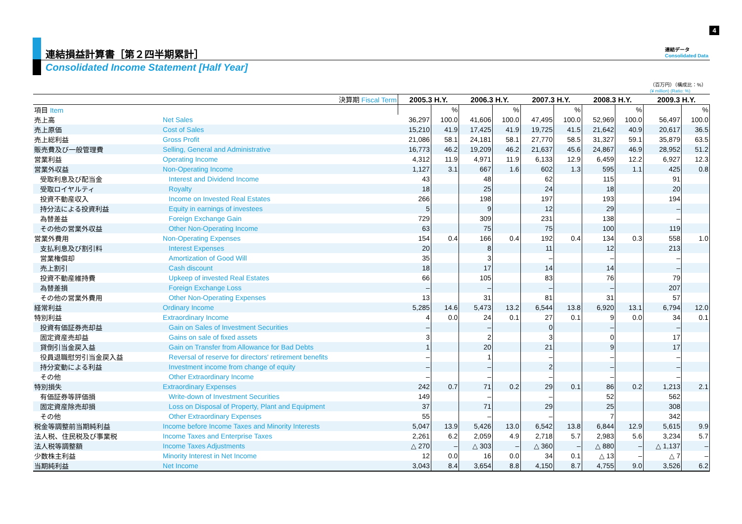4
連結損益計算書［第２四半期累計］
Consolidated Income Statement [Half Year]
連結データ
Consolidated Data
（百万円）（構成比：%）
(¥ million) (Ratio: %)
| | 決算期 Fiscal Term | 2005.3 H.Y. | | 2006.3 H.Y. | | 2007.3 H.Y. | | 2008.3 H.Y. | | 2009.3 H.Y. | |
| --- | --- | --- | --- | --- | --- | --- | --- | --- | --- | --- | --- |
| 項目 Item | | | % | | % | | % | | % | | % |
| 売上高 | Net Sales | 36,297 | 100.0 | 41,606 | 100.0 | 47,495 | 100.0 | 52,969 | 100.0 | 56,497 | 100.0 |
| 売上原価 | Cost of Sales | 15,210 | 41.9 | 17,425 | 41.9 | 19,725 | 41.5 | 21,642 | 40.9 | 20,617 | 36.5 |
| 売上総利益 | Gross Profit | 21,086 | 58.1 | 24,181 | 58.1 | 27,770 | 58.5 | 31,327 | 59.1 | 35,879 | 63.5 |
| 販売費及び一般管理費 | Selling, General and Administrative | 16,773 | 46.2 | 19,209 | 46.2 | 21,637 | 45.6 | 24,867 | 46.9 | 28,952 | 51.2 |
| 営業利益 | Operating Income | 4,312 | 11.9 | 4,971 | 11.9 | 6,133 | 12.9 | 6,459 | 12.2 | 6,927 | 12.3 |
| 営業外収益 | Non-Operating Income | 1,127 | 3.1 | 667 | 1.6 | 602 | 1.3 | 595 | 1.1 | 425 | 0.8 |
| 受取利息及び配当金 | Interest and Dividend Income | 43 | | 48 | | 62 | | 115 | | 91 | |
| 受取ロイヤルティ | Royalty | 18 | | 25 | | 24 | | 18 | | 20 | |
| 投資不動産収入 | Income on Invested Real Estates | 266 | | 198 | | 197 | | 193 | | 194 | |
| 持分法による投資利益 | Equity in earnings of investees | 5 | | 9 | | 12 | | 29 | | – | |
| 為替差益 | Foreign Exchange Gain | 729 | | 309 | | 231 | | 138 | | – | |
| その他の営業外収益 | Other Non-Operating Income | 63 | | 75 | | 75 | | 100 | | 119 | |
| 営業外費用 | Non-Operating Expenses | 154 | 0.4 | 166 | 0.4 | 192 | 0.4 | 134 | 0.3 | 558 | 1.0 |
| 支払利息及び割引料 | Interest Expenses | 20 | | 8 | | 11 | | 12 | | 213 | |
| 営業権償却 | Amortization of Good Will | 35 | | 3 | | – | | – | | – | |
| 売上割引 | Cash discount | 18 | | 17 | | 14 | | 14 | | – | |
| 投資不動産維持費 | Upkeep of invested Real Estates | 66 | | 105 | | 83 | | 76 | | 79 | |
| 為替差損 | Foreign Exchange Loss | – | | – | | – | | – | | 207 | |
| その他の営業外費用 | Other Non-Operating Expenses | 13 | | 31 | | 81 | | 31 | | 57 | |
| 経常利益 | Ordinary Income | 5,285 | 14.6 | 5,473 | 13.2 | 6,544 | 13.8 | 6,920 | 13.1 | 6,794 | 12.0 |
| 特別利益 | Extraordinary Income | 4 | 0.0 | 24 | 0.1 | 27 | 0.1 | 9 | 0.0 | 34 | 0.1 |
| 投資有価証券売却益 | Gain on Sales of Investment Securities | – | | – | | 0 | | – | | – | |
| 固定資産売却益 | Gains on sale of fixed assets | 3 | | 2 | | 3 | | 0 | | 17 | |
| 貸倒引当金戻入益 | Gain on Transfer from Allowance for Bad Debts | 1 | | 20 | | 21 | | 9 | | 17 | |
| 役員退職慰労引当金戻入益 | Reversal of reserve for directors' retirement benefits | – | | 1 | | – | | – | | – | |
| 持分変動による利益 | Investment income from change of equity | – | | – | | 2 | | – | | – | |
| その他 | Other Extraordinary Income | – | | – | | – | | – | | – | |
| 特別損失 | Extraordinary Expenses | 242 | 0.7 | 71 | 0.2 | 29 | 0.1 | 86 | 0.2 | 1,213 | 2.1 |
| 有価証券等評価損 | Write-down of Investment Securities | 149 | | – | | – | | 52 | | 562 | |
| 固定資産除売却損 | Loss on Disposal of Property, Plant and Equipment | 37 | | 71 | | 29 | | 25 | | 308 | |
| その他 | Other Extraordinary Expenses | 55 | | – | | – | | 7 | | 342 | |
| 税金等調整前当期純利益 | Income before Income Taxes and Minority Interests | 5,047 | 13.9 | 5,426 | 13.0 | 6,542 | 13.8 | 6,844 | 12.9 | 5,615 | 9.9 |
| 法人税、住民税及び事業税 | Income Taxes and Enterprise Taxes | 2,261 | 6.2 | 2,059 | 4.9 | 2,718 | 5.7 | 2,983 | 5.6 | 3,234 | 5.7 |
| 法人税等調整額 | Income Taxes Adjustments | △ 270 | – | △ 303 | – | △ 360 | – | △ 880 | – | △ 1,137 | – |
| 少数株主利益 | Minority Interest in Net Income | 12 | 0.0 | 16 | 0.0 | 34 | 0.1 | △ 13 | – | △ 7 | – |
| 当期純利益 | Net Income | 3,043 | 8.4 | 3,654 | 8.8 | 4,150 | 8.7 | 4,755 | 9.0 | 3,526 | 6.2 |